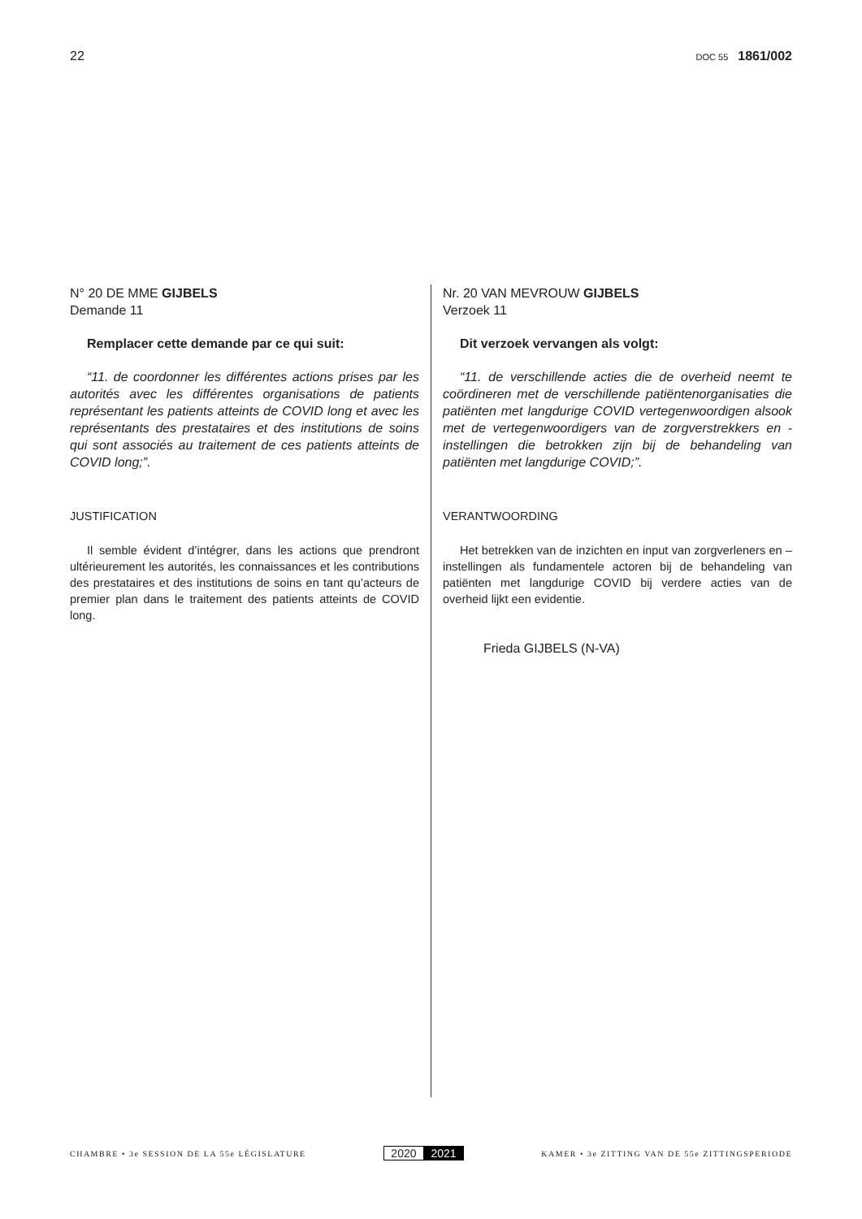22
DOC 55 1861/002
N° 20 DE MME GIJBELS
Demande 11
Remplacer cette demande par ce qui suit:
“11. de coordonner les différentes actions prises par les autorités avec les différentes organisations de patients représentant les patients atteints de COVID long et avec les représentants des prestataires et des institutions de soins qui sont associés au traitement de ces patients atteints de COVID long;”.
JUSTIFICATION
Il semble évident d’intégrer, dans les actions que prendront ultérieurement les autorités, les connaissances et les contributions des prestataires et des institutions de soins en tant qu’acteurs de premier plan dans le traitement des patients atteints de COVID long.
Nr. 20 VAN MEVROUW GIJBELS
Verzoek 11
Dit verzoek vervangen als volgt:
“11. de verschillende acties die de overheid neemt te coördineren met de verschillende patiëntenorganisaties die patiënten met langdurige COVID vertegenwoordigen alsook met de vertegenwoordigers van de zorgverstrekkers en -instellingen die betrokken zijn bij de behandeling van patiënten met langdurige COVID;”.
VERANTWOORDING
Het betrekken van de inzichten en input van zorgverleners en –instellingen als fundamentele actoren bij de behandeling van patiënten met langdurige COVID bij verdere acties van de overheid lijkt een evidentie.
Frieda GIJBELS (N-VA)
CHAMBRE • 3e SESSION DE LA 55e LÉGISLATURE
2020 2021
KAMER • 3e ZITTING VAN DE 55e ZITTINGSPERIODE